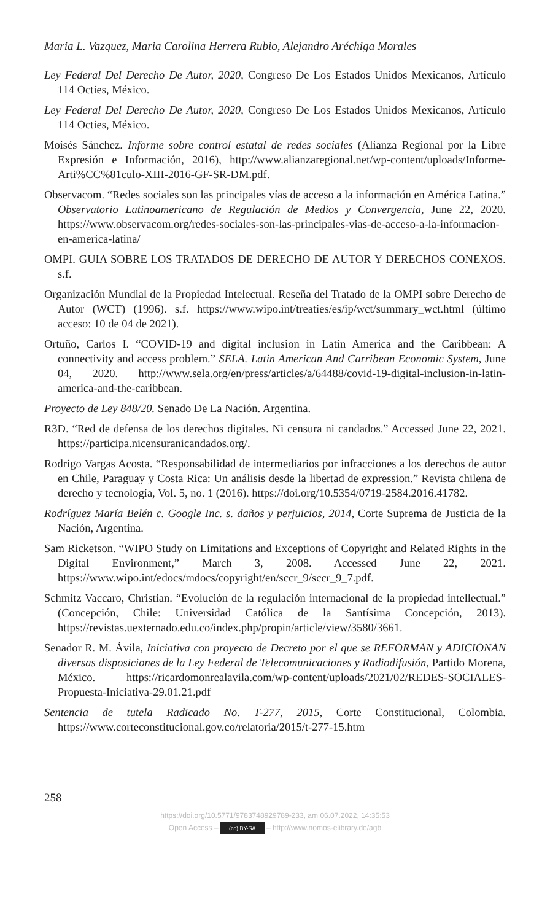Maria L. Vazquez, Maria Carolina Herrera Rubio, Alejandro Aréchiga Morales
Ley Federal Del Derecho De Autor, 2020, Congreso De Los Estados Unidos Mexicanos, Artículo 114 Octies, México.
Ley Federal Del Derecho De Autor, 2020, Congreso De Los Estados Unidos Mexicanos, Artículo 114 Octies, México.
Moisés Sánchez. Informe sobre control estatal de redes sociales (Alianza Regional por la Libre Expresión e Información, 2016), http://www.alianzaregional.net/wp-content/uploads/Informe-Arti%CC%81culo-XIII-2016-GF-SR-DM.pdf.
Observacom. “Redes sociales son las principales vías de acceso a la información en América Latina.” Observatorio Latinoamericano de Regulación de Medios y Convergencia, June 22, 2020. https://www.observacom.org/redes-sociales-son-las-principales-vias-de-acceso-a-la-informacion-en-america-latina/
OMPI. GUIA SOBRE LOS TRATADOS DE DERECHO DE AUTOR Y DERECHOS CONEXOS. s.f.
Organización Mundial de la Propiedad Intelectual. Reseña del Tratado de la OMPI sobre Derecho de Autor (WCT) (1996). s.f. https://www.wipo.int/treaties/es/ip/wct/summary_wct.html (último acceso: 10 de 04 de 2021).
Ortuño, Carlos I. “COVID-19 and digital inclusion in Latin America and the Caribbean: A connectivity and access problem.” SELA. Latin American And Carribean Economic System, June 04, 2020. http://www.sela.org/en/press/articles/a/64488/covid-19-digital-inclusion-in-latin-america-and-the-caribbean.
Proyecto de Ley 848/20. Senado De La Nación. Argentina.
R3D. “Red de defensa de los derechos digitales. Ni censura ni candados.” Accessed June 22, 2021. https://participa.nicensuranicandados.org/.
Rodrigo Vargas Acosta. “Responsabilidad de intermediarios por infracciones a los derechos de autor en Chile, Paraguay y Costa Rica: Un análisis desde la libertad de expression.” Revista chilena de derecho y tecnología, Vol. 5, no. 1 (2016). https://doi.org/10.5354/0719-2584.2016.41782.
Rodríguez María Belén c. Google Inc. s. daños y perjuicios, 2014, Corte Suprema de Justicia de la Nación, Argentina.
Sam Ricketson. “WIPO Study on Limitations and Exceptions of Copyright and Related Rights in the Digital Environment,” March 3, 2008. Accessed June 22, 2021. https://www.wipo.int/edocs/mdocs/copyright/en/sccr_9/sccr_9_7.pdf.
Schmitz Vaccaro, Christian. “Evolución de la regulación internacional de la propiedad intellectual.” (Concepción, Chile: Universidad Católica de la Santísima Concepción, 2013). https://revistas.uexternado.edu.co/index.php/propin/article/view/3580/3661.
Senador R. M. Ávila, Iniciativa con proyecto de Decreto por el que se REFORMAN y ADICIONAN diversas disposiciones de la Ley Federal de Telecomunicaciones y Radiodifusión, Partido Morena, México. https://ricardomonrealavila.com/wp-content/uploads/2021/02/REDES-SOCIALES-Propuesta-Iniciativa-29.01.21.pdf
Sentencia de tutela Radicado No. T-277, 2015, Corte Constitucional, Colombia. https://www.corteconstitucional.gov.co/relatoria/2015/t-277-15.htm
258
https://doi.org/10.5771/9783748929789-233, am 06.07.2022, 14:35:53
Open Access – (cc) BY-SA – http://www.nomos-elibrary.de/agb